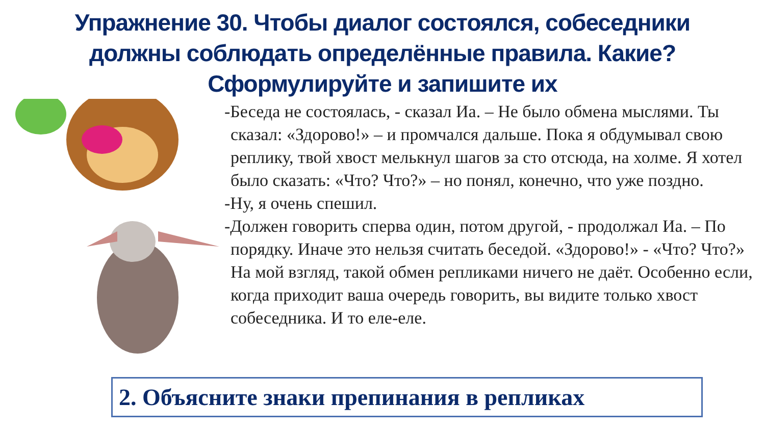Упражнение 30. Чтобы диалог состоялся, собеседники
должны соблюдать определённые правила. Какие?
Сформулируйте и запишите их
-Беседа не состоялась, - сказал Иа. – Не было обмена мыслями. Ты сказал: «Здорово!» – и промчался дальше. Пока я обдумывал свою реплику, твой хвост мелькнул шагов за сто отсюда, на холме. Я хотел было сказать: «Что? Что?» – но понял, конечно, что уже поздно.
-Ну, я очень спешил.
-Должен говорить сперва один, потом другой, - продолжал Иа. – По порядку. Иначе это нельзя считать беседой. «Здорово!» - «Что? Что?» На мой взгляд, такой обмен репликами ничего не даёт. Особенно если, когда приходит ваша очередь говорить, вы видите только хвост собеседника. И то еле-еле.
2. Объясните знаки препинания в репликах